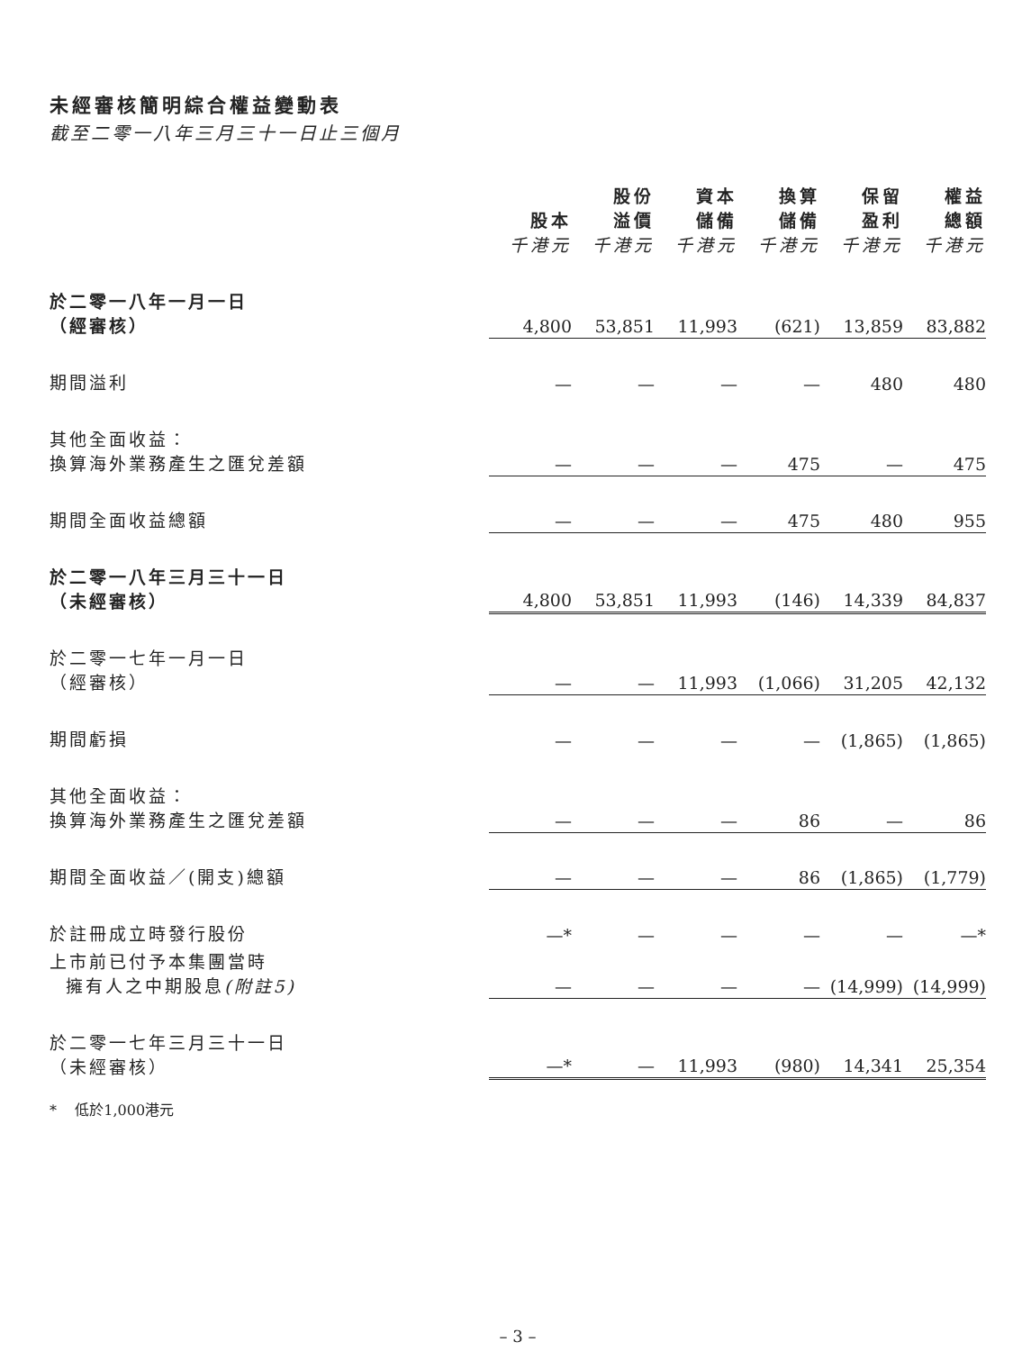未經審核簡明綜合權益變動表
截至二零一八年三月三十一日止三個月
| | 股本 千港元 | 股份 溢價 千港元 | 資本 儲備 千港元 | 換算 儲備 千港元 | 保留 盈利 千港元 | 權益 總額 千港元 |
| --- | --- | --- | --- | --- | --- | --- |
| 於二零一八年一月一日 （經審核） | 4,800 | 53,851 | 11,993 | (621) | 13,859 | 83,882 |
| 期間溢利 | — | — | — | — | 480 | 480 |
| 其他全面收益： 換算海外業務產生之匯兌差額 | — | — | — | 475 | — | 475 |
| 期間全面收益總額 | — | — | — | 475 | 480 | 955 |
| 於二零一八年三月三十一日 （未經審核） | 4,800 | 53,851 | 11,993 | (146) | 14,339 | 84,837 |
| 於二零一七年一月一日 （經審核） | — | — | 11,993 | (1,066) | 31,205 | 42,132 |
| 期間虧損 | — | — | — | — | (1,865) | (1,865) |
| 其他全面收益： 換算海外業務產生之匯兌差額 | — | — | — | 86 | — | 86 |
| 期間全面收益／(開支)總額 | — | — | — | 86 | (1,865) | (1,779) |
| 於註冊成立時發行股份 | —* | — | — | — | — | —* |
| 上市前已付予本集團當時 擁有人之中期股息 (附註5) | — | — | — | — | (14,999) | (14,999) |
| 於二零一七年三月三十一日 （未經審核） | —* | — | 11,993 | (980) | 14,341 | 25,354 |
* 低於1,000港元
– 3 –